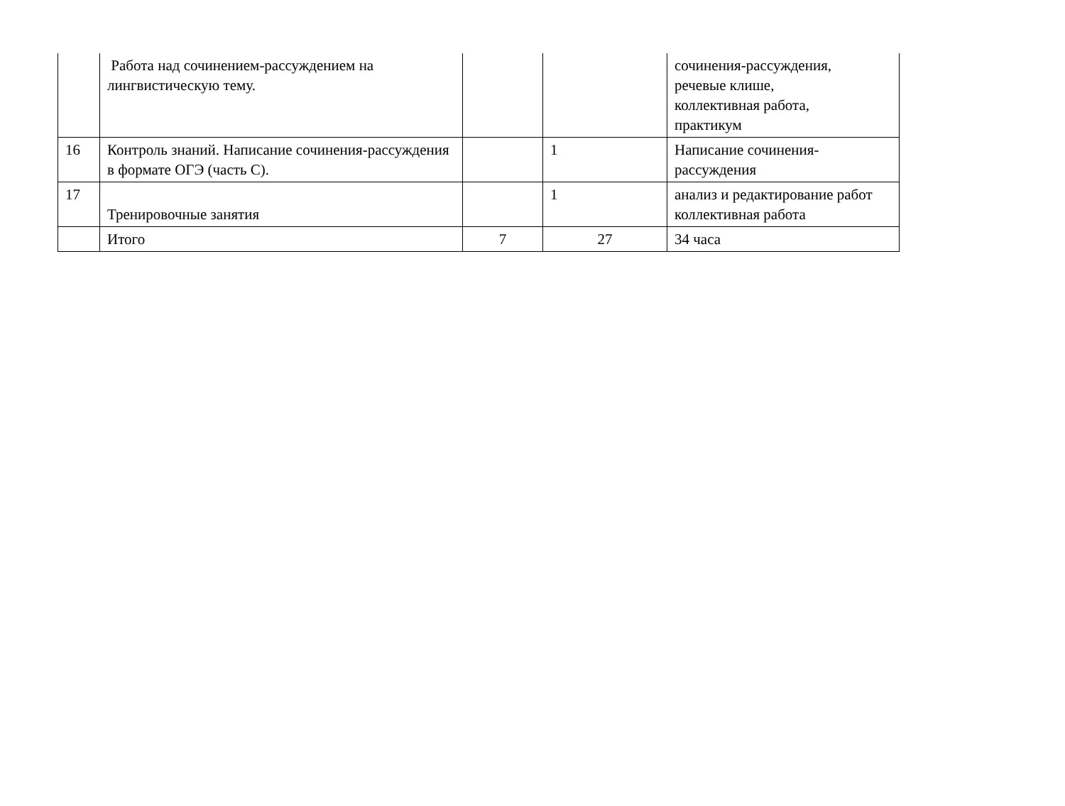| | Работа над сочинением-рассуждением на лингвистическую тему. | | | сочинения-рассуждения, речевые клише, коллективная работа, практикум |
| 16 | Контроль знаний. Написание сочинения-рассуждения в формате ОГЭ (часть С). | | 1 | Написание сочинения- рассуждения |
| 17 | Тренировочные занятия | | 1 | анализ и редактирование работ коллективная работа |
| | Итого | 7 | 27 | 34 часа |